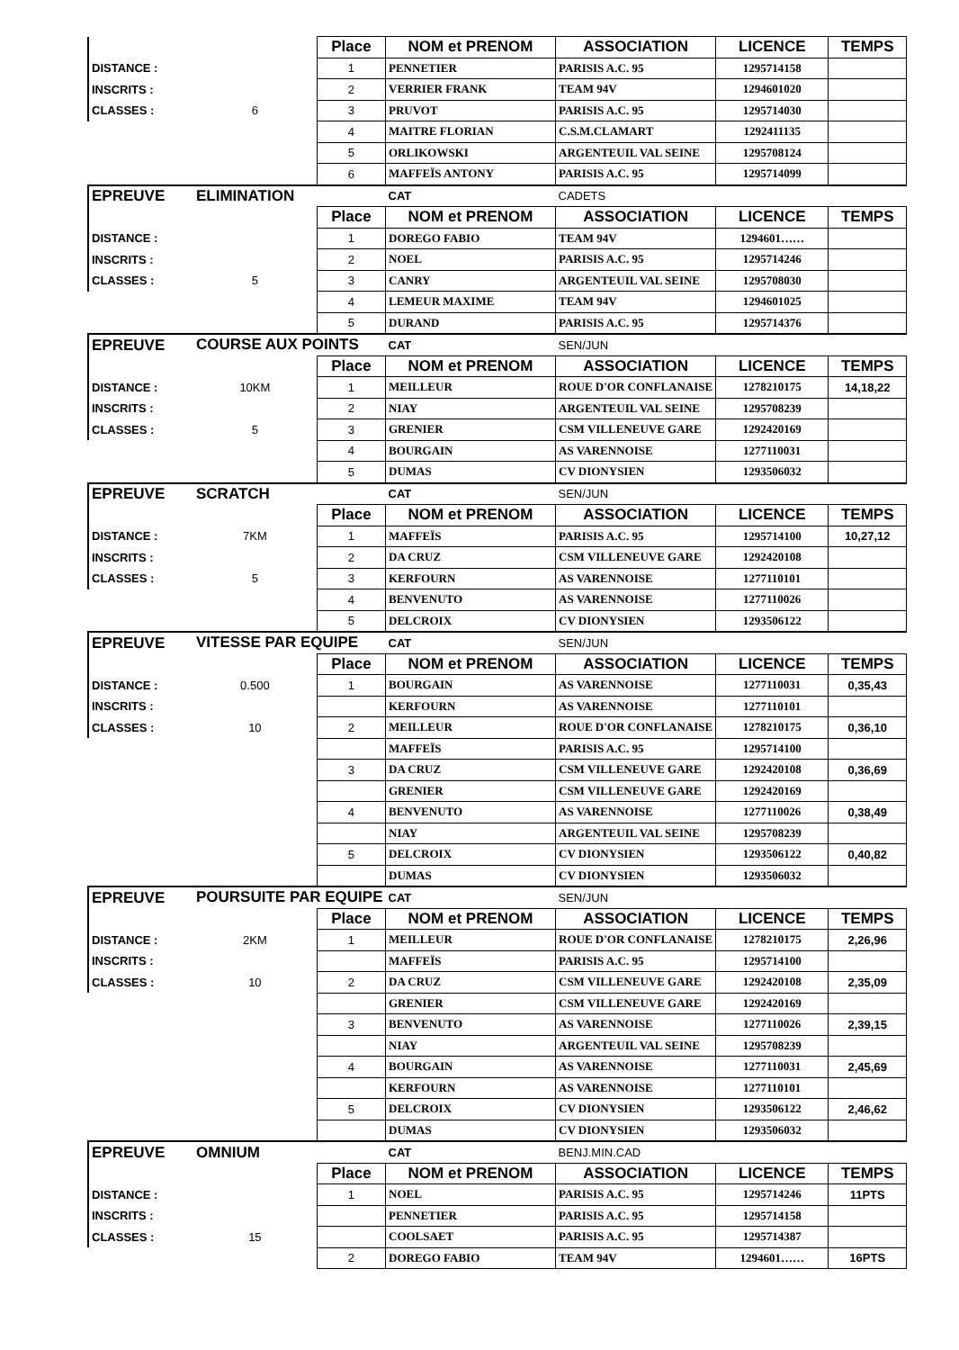| | | Place | NOM et PRENOM | ASSOCIATION | LICENCE | TEMPS |
| DISTANCE : | | 1 | PENNETIER | PARISIS A.C. 95 | 1295714158 | |
| INSCRITS : | | 2 | VERRIER FRANK | TEAM 94V | 1294601020 | |
| CLASSES : | 6 | 3 | PRUVOT | PARISIS A.C. 95 | 1295714030 | |
| | | 4 | MAITRE FLORIAN | C.S.M.CLAMART | 1292411135 | |
| | | 5 | ORLIKOWSKI | ARGENTEUIL VAL SEINE | 1295708124 | |
| | | 6 | MAFFEÏS ANTONY | PARISIS A.C. 95 | 1295714099 | |
| EPREUVE | ELIMINATION | | CAT | CADETS | | |
| | | Place | NOM et PRENOM | ASSOCIATION | LICENCE | TEMPS |
| DISTANCE : | | 1 | DOREGO FABIO | TEAM 94V | 1294601…… | |
| INSCRITS : | | 2 | NOEL | PARISIS A.C. 95 | 1295714246 | |
| CLASSES : | 5 | 3 | CANRY | ARGENTEUIL VAL SEINE | 1295708030 | |
| | | 4 | LEMEUR MAXIME | TEAM 94V | 1294601025 | |
| | | 5 | DURAND | PARISIS A.C. 95 | 1295714376 | |
| EPREUVE | COURSE AUX POINTS | | CAT | SEN/JUN | | |
| | | Place | NOM et PRENOM | ASSOCIATION | LICENCE | TEMPS |
| DISTANCE : | 10KM | 1 | MEILLEUR | ROUE D'OR CONFLANAISE | 1278210175 | 14,18,22 |
| INSCRITS : | | 2 | NIAY | ARGENTEUIL VAL SEINE | 1295708239 | |
| CLASSES : | 5 | 3 | GRENIER | CSM VILLENEUVE GARE | 1292420169 | |
| | | 4 | BOURGAIN | AS VARENNOISE | 1277110031 | |
| | | 5 | DUMAS | CV DIONYSIEN | 1293506032 | |
| EPREUVE | SCRATCH | | CAT | SEN/JUN | | |
| | | Place | NOM et PRENOM | ASSOCIATION | LICENCE | TEMPS |
| DISTANCE : | 7KM | 1 | MAFFEÏS | PARISIS A.C. 95 | 1295714100 | 10,27,12 |
| INSCRITS : | | 2 | DA CRUZ | CSM VILLENEUVE GARE | 1292420108 | |
| CLASSES : | 5 | 3 | KERFOURN | AS VARENNOISE | 1277110101 | |
| | | 4 | BENVENUTO | AS VARENNOISE | 1277110026 | |
| | | 5 | DELCROIX | CV DIONYSIEN | 1293506122 | |
| EPREUVE | VITESSE PAR EQUIPE | | CAT | SEN/JUN | | |
| | | Place | NOM et PRENOM | ASSOCIATION | LICENCE | TEMPS |
| DISTANCE : | 0.500 | 1 | BOURGAIN | AS VARENNOISE | 1277110031 | 0,35,43 |
| INSCRITS : | | | KERFOURN | AS VARENNOISE | 1277110101 | |
| CLASSES : | 10 | 2 | MEILLEUR | ROUE D'OR CONFLANAISE | 1278210175 | 0,36,10 |
| | | | MAFFEÏS | PARISIS A.C. 95 | 1295714100 | |
| | | 3 | DA CRUZ | CSM VILLENEUVE GARE | 1292420108 | 0,36,69 |
| | | | GRENIER | CSM VILLENEUVE GARE | 1292420169 | |
| | | 4 | BENVENUTO | AS VARENNOISE | 1277110026 | 0,38,49 |
| | | | NIAY | ARGENTEUIL VAL SEINE | 1295708239 | |
| | | 5 | DELCROIX | CV DIONYSIEN | 1293506122 | 0,40,82 |
| | | | DUMAS | CV DIONYSIEN | 1293506032 | |
| EPREUVE | POURSUITE PAR EQUIPE | | CAT | SEN/JUN | | |
| | | Place | NOM et PRENOM | ASSOCIATION | LICENCE | TEMPS |
| DISTANCE : | 2KM | 1 | MEILLEUR | ROUE D'OR CONFLANAISE | 1278210175 | 2,26,96 |
| INSCRITS : | | | MAFFEÏS | PARISIS A.C. 95 | 1295714100 | |
| CLASSES : | 10 | 2 | DA CRUZ | CSM VILLENEUVE GARE | 1292420108 | 2,35,09 |
| | | | GRENIER | CSM VILLENEUVE GARE | 1292420169 | |
| | | 3 | BENVENUTO | AS VARENNOISE | 1277110026 | 2,39,15 |
| | | | NIAY | ARGENTEUIL VAL SEINE | 1295708239 | |
| | | 4 | BOURGAIN | AS VARENNOISE | 1277110031 | 2,45,69 |
| | | | KERFOURN | AS VARENNOISE | 1277110101 | |
| | | 5 | DELCROIX | CV DIONYSIEN | 1293506122 | 2,46,62 |
| | | | DUMAS | CV DIONYSIEN | 1293506032 | |
| EPREUVE | OMNIUM | | CAT | BENJ.MIN.CAD | | |
| | | Place | NOM et PRENOM | ASSOCIATION | LICENCE | TEMPS |
| DISTANCE : | | 1 | NOEL | PARISIS A.C. 95 | 1295714246 | 11PTS |
| INSCRITS : | | | PENNETIER | PARISIS A.C. 95 | 1295714158 | |
| CLASSES : | 15 | | COOLSAET | PARISIS A.C. 95 | 1295714387 | |
| | | 2 | DOREGO FABIO | TEAM 94V | 1294601…… | 16PTS |